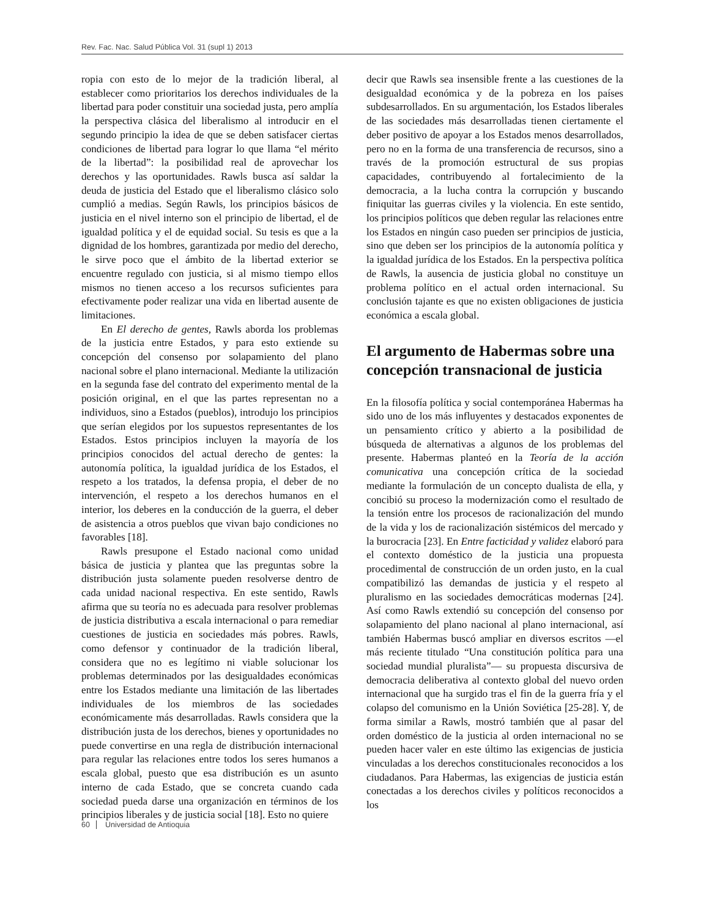Rev. Fac. Nac. Salud Pública Vol. 31 (supl 1) 2013
ropia con esto de lo mejor de la tradición liberal, al establecer como prioritarios los derechos individuales de la libertad para poder constituir una sociedad justa, pero amplía la perspectiva clásica del liberalismo al introducir en el segundo principio la idea de que se deben satisfacer ciertas condiciones de libertad para lograr lo que llama “el mérito de la libertad”: la posibilidad real de aprovechar los derechos y las oportunidades. Rawls busca así saldar la deuda de justicia del Estado que el liberalismo clásico solo cumplió a medias. Según Rawls, los principios básicos de justicia en el nivel interno son el principio de libertad, el de igualdad política y el de equidad social. Su tesis es que a la dignidad de los hombres, garantizada por medio del derecho, le sirve poco que el ámbito de la libertad exterior se encuentre regulado con justicia, si al mismo tiempo ellos mismos no tienen acceso a los recursos suficientes para efectivamente poder realizar una vida en libertad ausente de limitaciones.
En El derecho de gentes, Rawls aborda los problemas de la justicia entre Estados, y para esto extiende su concepción del consenso por solapamiento del plano nacional sobre el plano internacional. Mediante la utilización en la segunda fase del contrato del experimento mental de la posición original, en el que las partes representan no a individuos, sino a Estados (pueblos), introdujo los principios que serían elegidos por los supuestos representantes de los Estados. Estos principios incluyen la mayoría de los principios conocidos del actual derecho de gentes: la autonomía política, la igualdad jurídica de los Estados, el respeto a los tratados, la defensa propia, el deber de no intervención, el respeto a los derechos humanos en el interior, los deberes en la conducción de la guerra, el deber de asistencia a otros pueblos que vivan bajo condiciones no favorables [18].
Rawls presupone el Estado nacional como unidad básica de justicia y plantea que las preguntas sobre la distribución justa solamente pueden resolverse dentro de cada unidad nacional respectiva. En este sentido, Rawls afirma que su teoría no es adecuada para resolver problemas de justicia distributiva a escala internacional o para remediar cuestiones de justicia en sociedades más pobres. Rawls, como defensor y continuador de la tradición liberal, considera que no es legítimo ni viable solucionar los problemas determinados por las desigualdades económicas entre los Estados mediante una limitación de las libertades individuales de los miembros de las sociedades económicamente más desarrolladas. Rawls considera que la distribución justa de los derechos, bienes y oportunidades no puede convertirse en una regla de distribución internacional para regular las relaciones entre todos los seres humanos a escala global, puesto que esa distribución es un asunto interno de cada Estado, que se concreta cuando cada sociedad pueda darse una organización en términos de los principios liberales y de justicia social [18]. Esto no quiere
decir que Rawls sea insensible frente a las cuestiones de la desigualdad económica y de la pobreza en los países subdesarrollados. En su argumentación, los Estados liberales de las sociedades más desarrolladas tienen ciertamente el deber positivo de apoyar a los Estados menos desarrollados, pero no en la forma de una transferencia de recursos, sino a través de la promoción estructural de sus propias capacidades, contribuyendo al fortalecimiento de la democracia, a la lucha contra la corrupción y buscando finiquitar las guerras civiles y la violencia. En este sentido, los principios políticos que deben regular las relaciones entre los Estados en ningún caso pueden ser principios de justicia, sino que deben ser los principios de la autonomía política y la igualdad jurídica de los Estados. En la perspectiva política de Rawls, la ausencia de justicia global no constituye un problema político en el actual orden internacional. Su conclusión tajante es que no existen obligaciones de justicia económica a escala global.
El argumento de Habermas sobre una concepción transnacional de justicia
En la filosofía política y social contemporánea Habermas ha sido uno de los más influyentes y destacados exponentes de un pensamiento crítico y abierto a la posibilidad de búsqueda de alternativas a algunos de los problemas del presente. Habermas planteó en la Teoría de la acción comunicativa una concepción crítica de la sociedad mediante la formulación de un concepto dualista de ella, y concibió su proceso la modernización como el resultado de la tensión entre los procesos de racionalización del mundo de la vida y los de racionalización sistémicos del mercado y la burocracia [23]. En Entre facticidad y validez elaboró para el contexto doméstico de la justicia una propuesta procedimental de construcción de un orden justo, en la cual compatibilizó las demandas de justicia y el respeto al pluralismo en las sociedades democráticas modernas [24]. Así como Rawls extendió su concepción del consenso por solapamiento del plano nacional al plano internacional, así también Habermas buscó ampliar en diversos escritos —el más reciente titulado “Una constitución política para una sociedad mundial pluralista”— su propuesta discursiva de democracia deliberativa al contexto global del nuevo orden internacional que ha surgido tras el fin de la guerra fría y el colapso del comunismo en la Unión Soviética [25-28]. Y, de forma similar a Rawls, mostró también que al pasar del orden doméstico de la justicia al orden internacional no se pueden hacer valer en este último las exigencias de justicia vinculadas a los derechos constitucionales reconocidos a los ciudadanos. Para Habermas, las exigencias de justicia están conectadas a los derechos civiles y políticos reconocidos a los
60 Universidad de Antioquia